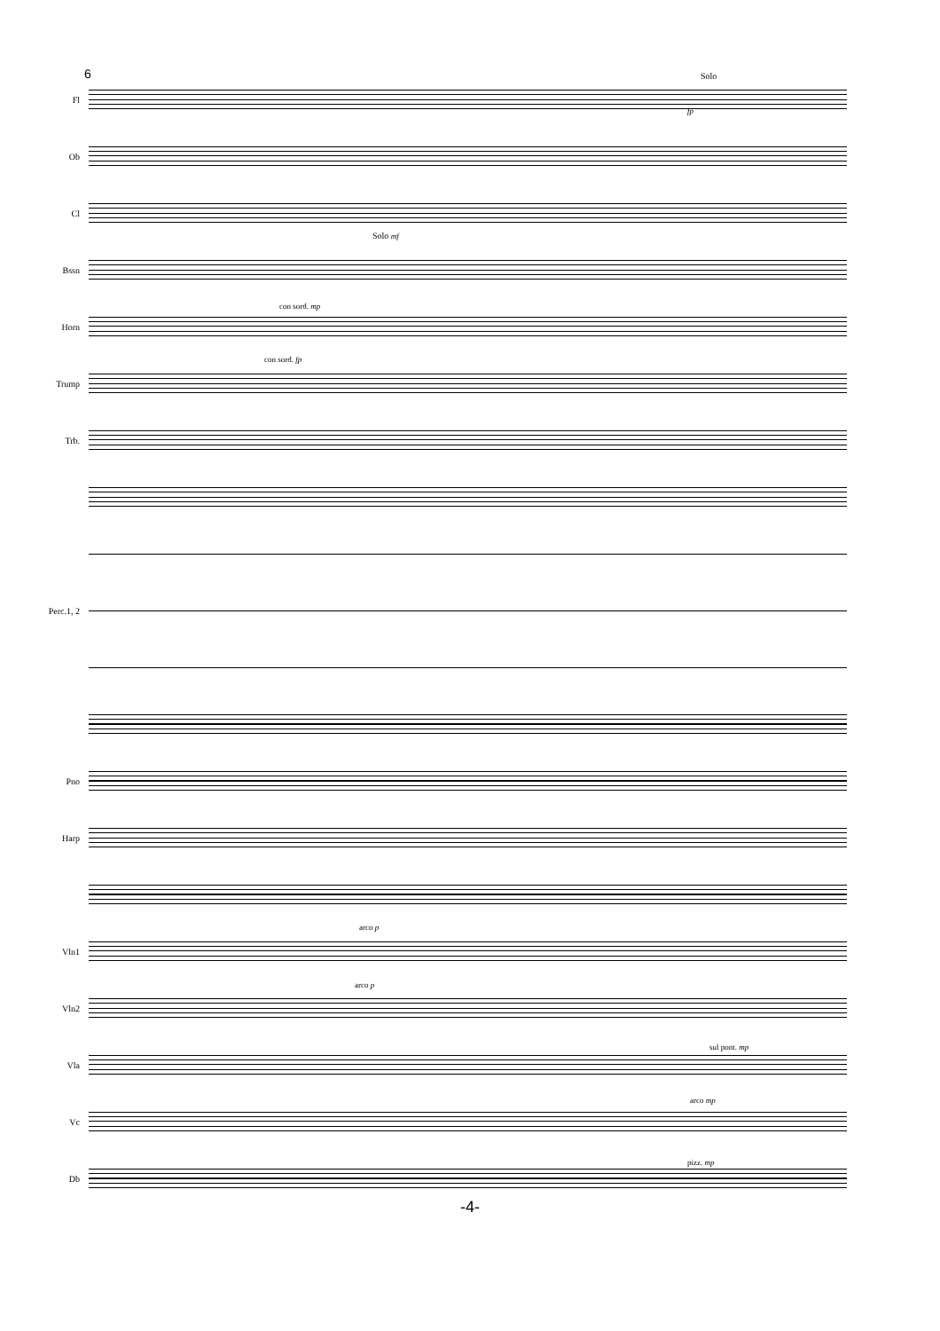6
Fl
Ob
Cl
Bssn
Horn
Trump
Trb.
Perc.1, 2
Pno
Harp
Vln1
Vln2
Vla
Vc
Db
Solo
fp
Solo mf
con sord. mp
con sord. fp
arco p
arco p
sul pont. mp
arco mp
pizz. mp
-4-